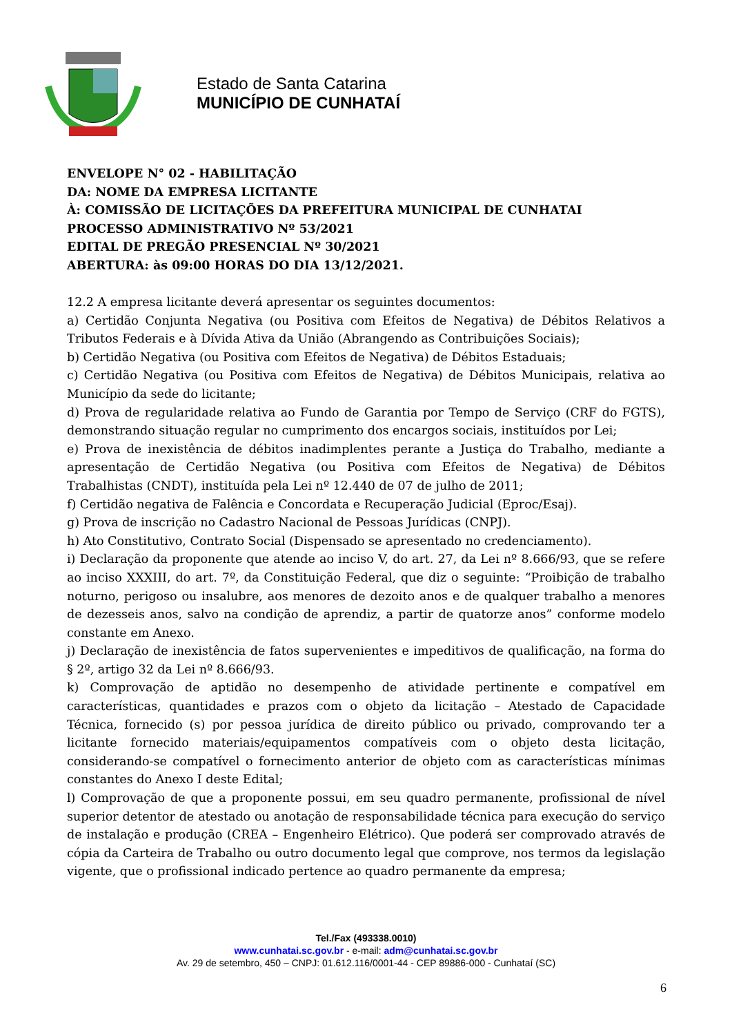Estado de Santa Catarina
MUNICÍPIO DE CUNHATAÍ
ENVELOPE N° 02 - HABILITAÇÃO
DA: NOME DA EMPRESA LICITANTE
À: COMISSÃO DE LICITAÇÕES DA PREFEITURA MUNICIPAL DE CUNHATAI
PROCESSO ADMINISTRATIVO Nº 53/2021
EDITAL DE PREGÃO PRESENCIAL Nº 30/2021
ABERTURA: às 09:00 HORAS DO DIA 13/12/2021.
12.2 A empresa licitante deverá apresentar os seguintes documentos:
a) Certidão Conjunta Negativa (ou Positiva com Efeitos de Negativa) de Débitos Relativos a Tributos Federais e à Dívida Ativa da União (Abrangendo as Contribuições Sociais);
b) Certidão Negativa (ou Positiva com Efeitos de Negativa) de Débitos Estaduais;
c) Certidão Negativa (ou Positiva com Efeitos de Negativa) de Débitos Municipais, relativa ao Município da sede do licitante;
d) Prova de regularidade relativa ao Fundo de Garantia por Tempo de Serviço (CRF do FGTS), demonstrando situação regular no cumprimento dos encargos sociais, instituídos por Lei;
e) Prova de inexistência de débitos inadimplentes perante a Justiça do Trabalho, mediante a apresentação de Certidão Negativa (ou Positiva com Efeitos de Negativa) de Débitos Trabalhistas (CNDT), instituída pela Lei nº 12.440 de 07 de julho de 2011;
f) Certidão negativa de Falência e Concordata e Recuperação Judicial (Eproc/Esaj).
g) Prova de inscrição no Cadastro Nacional de Pessoas Jurídicas (CNPJ).
h) Ato Constitutivo, Contrato Social (Dispensado se apresentado no credenciamento).
i) Declaração da proponente que atende ao inciso V, do art. 27, da Lei nº 8.666/93, que se refere ao inciso XXXIII, do art. 7º, da Constituição Federal, que diz o seguinte: “Proibição de trabalho noturno, perigoso ou insalubre, aos menores de dezoito anos e de qualquer trabalho a menores de dezesseis anos, salvo na condição de aprendiz, a partir de quatorze anos” conforme modelo constante em Anexo.
j) Declaração de inexistência de fatos supervenientes e impeditivos de qualificação, na forma do § 2º, artigo 32 da Lei nº 8.666/93.
k) Comprovação de aptidão no desempenho de atividade pertinente e compatível em características, quantidades e prazos com o objeto da licitação – Atestado de Capacidade Técnica, fornecido (s) por pessoa jurídica de direito público ou privado, comprovando ter a licitante fornecido materiais/equipamentos compatíveis com o objeto desta licitação, considerando-se compatível o fornecimento anterior de objeto com as características mínimas constantes do Anexo I deste Edital;
l) Comprovação de que a proponente possui, em seu quadro permanente, profissional de nível superior detentor de atestado ou anotação de responsabilidade técnica para execução do serviço de instalação e produção (CREA – Engenheiro Elétrico). Que poderá ser comprovado através de cópia da Carteira de Trabalho ou outro documento legal que comprove, nos termos da legislação vigente, que o profissional indicado pertence ao quadro permanente da empresa;
Tel./Fax (493338.0010)
www.cunhatai.sc.gov.br - e-mail: adm@cunhatai.sc.gov.br
Av. 29 de setembro, 450 – CNPJ: 01.612.116/0001-44 - CEP 89886-000 - Cunhataí (SC)
6